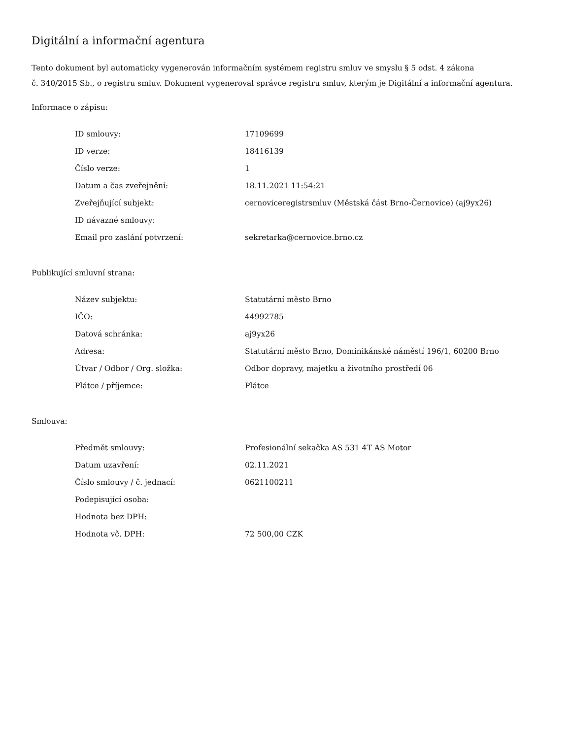Digitální a informační agentura
Tento dokument byl automaticky vygenerován informačním systémem registru smluv ve smyslu § 5 odst. 4 zákona
č. 340/2015 Sb., o registru smluv. Dokument vygeneroval správce registru smluv, kterým je Digitální a informační agentura.
Informace o zápisu:
| ID smlouvy: | 17109699 |
| ID verze: | 18416139 |
| Číslo verze: | 1 |
| Datum a čas zveřejnění: | 18.11.2021 11:54:21 |
| Zveřejňující subjekt: | cernoviceregistrsmluv (Městská část Brno-Černovice) (aj9yx26) |
| ID návazné smlouvy: | |
| Email pro zaslání potvrzení: | sekretarka@cernovice.brno.cz |
Publikující smluvní strana:
| Název subjektu: | Statutární město Brno |
| IČO: | 44992785 |
| Datová schránka: | aj9yx26 |
| Adresa: | Statutární město Brno, Dominikánské náměstí 196/1, 60200 Brno |
| Útvar / Odbor / Org. složka: | Odbor dopravy, majetku a životního prostředí 06 |
| Plátce / příjemce: | Plátce |
Smlouva:
| Předmět smlouvy: | Profesionální sekačka AS 531 4T AS Motor |
| Datum uzavření: | 02.11.2021 |
| Číslo smlouvy / č. jednací: | 0621100211 |
| Podepisující osoba: | |
| Hodnota bez DPH: | |
| Hodnota vč. DPH: | 72 500,00 CZK |